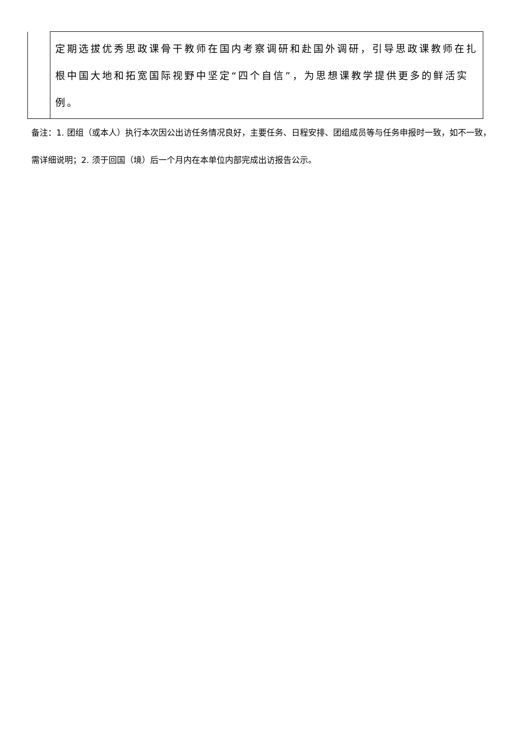| | 定期选拔优秀思政课骨干教师在国内考察调研和赴国外调研，引导思政课教师在扎根中国大地和拓宽国际视野中坚定“四个自信”，为思想课教学提供更多的鲜活实例。 |
备注：1. 团组（或本人）执行本次因公出访任务情况良好，主要任务、日程安排、团组成员等与任务申报时一致，如不一致，需详细说明；2. 须于回国（境）后一个月内在本单位内部完成出访报告公示。